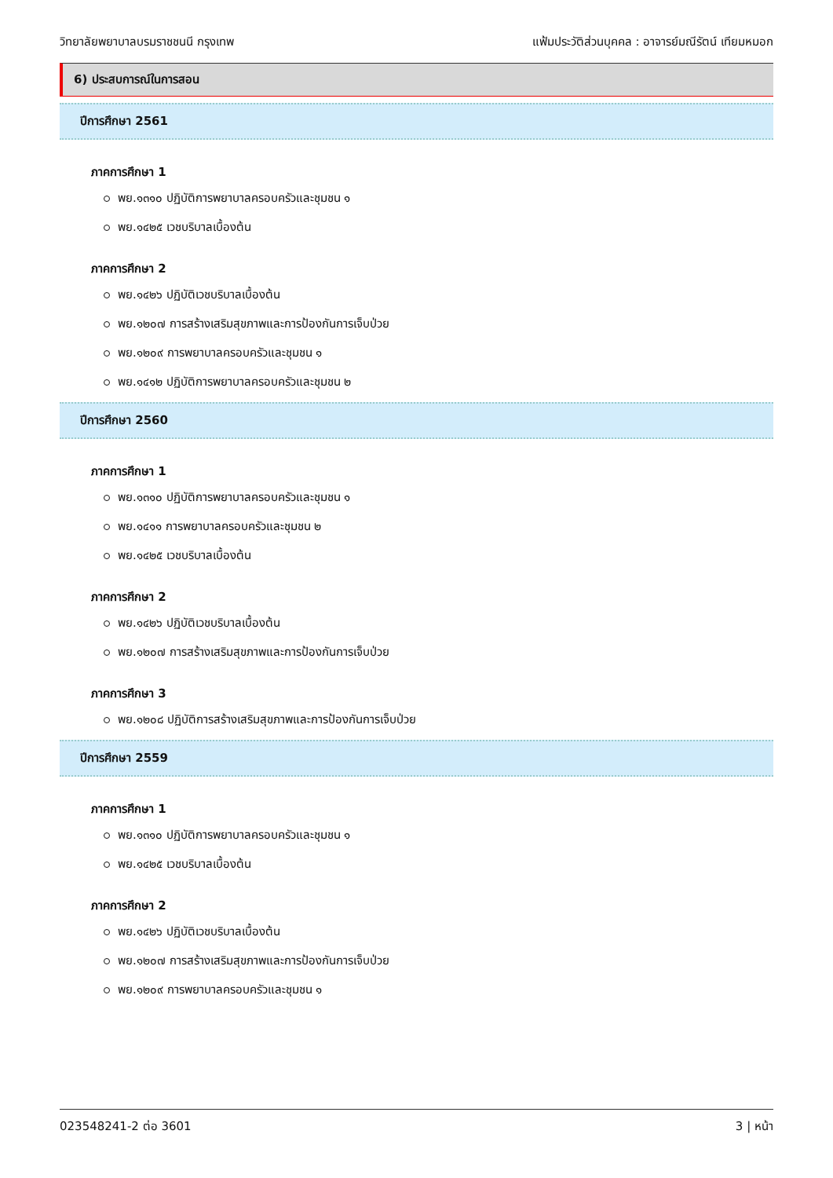วิทยาลัยพยาบาลบรมราชชนนี กรุงเทพ แฟ้มประวัติส่วนบุคคล : อาจารย์มณีรัตน์ เทียมหมอก
6) ประสบการณ์ในการสอน
ปีการศึกษา 2561
ภาคการศึกษา 1
พย.๑๓๑๐ ปฏิบัติการพยาบาลครอบครัวและชุมชน ๑
พย.๑๔๒๕ เวชบริบาลเบื้องต้น
ภาคการศึกษา 2
พย.๑๔๒๖ ปฏิบัติเวชบริบาลเบื้องต้น
พย.๑๒๐๗ การสร้างเสริมสุขภาพและการป้องกันการเจ็บป่วย
พย.๑๒๐๙ การพยาบาลครอบครัวและชุมชน ๑
พย.๑๔๑๒ ปฏิบัติการพยาบาลครอบครัวและชุมชน ๒
ปีการศึกษา 2560
ภาคการศึกษา 1
พย.๑๓๑๐ ปฏิบัติการพยาบาลครอบครัวและชุมชน ๑
พย.๑๔๑๑ การพยาบาลครอบครัวและชุมชน ๒
พย.๑๔๒๕ เวชบริบาลเบื้องต้น
ภาคการศึกษา 2
พย.๑๔๒๖ ปฏิบัติเวชบริบาลเบื้องต้น
พย.๑๒๐๗ การสร้างเสริมสุขภาพและการป้องกันการเจ็บป่วย
ภาคการศึกษา 3
พย.๑๒๐๘ ปฏิบัติการสร้างเสริมสุขภาพและการป้องกันการเจ็บป่วย
ปีการศึกษา 2559
ภาคการศึกษา 1
พย.๑๓๑๐ ปฏิบัติการพยาบาลครอบครัวและชุมชน ๑
พย.๑๔๒๕ เวชบริบาลเบื้องต้น
ภาคการศึกษา 2
พย.๑๔๒๖ ปฏิบัติเวชบริบาลเบื้องต้น
พย.๑๒๐๗ การสร้างเสริมสุขภาพและการป้องกันการเจ็บป่วย
พย.๑๒๐๙ การพยาบาลครอบครัวและชุมชน ๑
023548241-2 ต่อ 3601 3 | หน้า